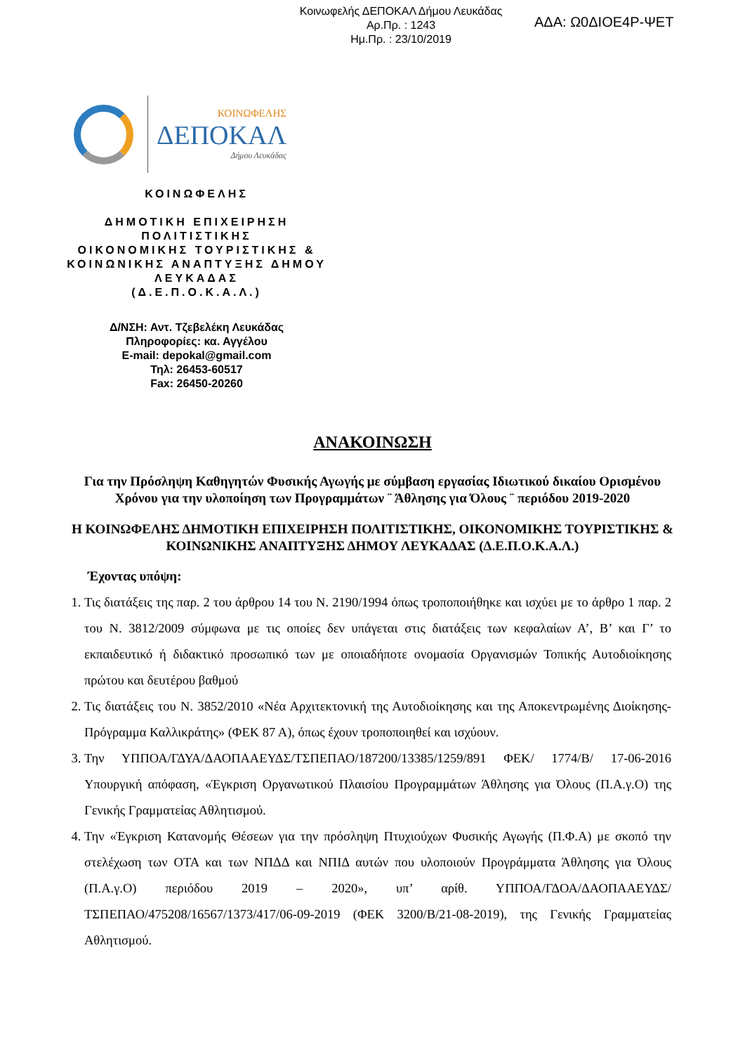Κοινωφελής ΔΕΠΟΚΑΛ Δήμου Λευκάδας
Αρ.Πρ. : 1243
Ημ.Πρ. : 23/10/2019
ΑΔΑ: Ω0ΔΙΟΕ4Ρ-ΨΕΤ
ΚΟΙΝΩΦΕΛΗΣ
ΔΕΠΟΚΑΛ
Δήμου Λευκάδας
ΚΟΙΝΩΦΕΛΗΣ
ΔΗΜΟΤΙΚΗ ΕΠΙΧΕΙΡΗΣΗ ΠΟΛΙΤΙΣΤΙΚΗΣ
ΟΙΚΟΝΟΜΙΚΗΣ ΤΟΥΡΙΣΤΙΚΗΣ & ΚΟΙΝΩΝΙΚΗΣ ΑΝΑΠΤΥΞΗΣ ΔΗΜΟΥ ΛΕΥΚΑΔΑΣ
(Δ.Ε.Π.Ο.Κ.Α.Λ.)
Δ/ΝΣΗ: Αντ. Τζεβελέκη Λευκάδας
Πληροφορίες: κα. Αγγέλου
E-mail: depokal@gmail.com
Τηλ: 26453-60517
Fax: 26450-20260
ΑΝΑΚΟΙΝΩΣΗ
Για την Πρόσληψη Καθηγητών Φυσικής Αγωγής με σύμβαση εργασίας Ιδιωτικού δικαίου Ορισμένου Χρόνου για την υλοποίηση των Προγραμμάτων ¨ Άθλησης για Όλους ¨ περιόδου 2019-2020
Η ΚΟΙΝΩΦΕΛΗΣ ΔΗΜΟΤΙΚΗ ΕΠΙΧΕΙΡΗΣΗ ΠΟΛΙΤΙΣΤΙΚΗΣ, ΟΙΚΟΝΟΜΙΚΗΣ ΤΟΥΡΙΣΤΙΚΗΣ & ΚΟΙΝΩΝΙΚΗΣ ΑΝΑΠΤΥΞΗΣ ΔΗΜΟΥ ΛΕΥΚΑΔΑΣ (Δ.Ε.Π.Ο.Κ.Α.Λ.)
Έχοντας υπόψη:
1. Τις διατάξεις της παρ. 2 του άρθρου 14 του Ν. 2190/1994 όπως τροποποιήθηκε και ισχύει με το άρθρο 1 παρ. 2 του Ν. 3812/2009 σύμφωνα με τις οποίες δεν υπάγεται στις διατάξεις των κεφαλαίων Α’, Β’ και Γ’ το εκπαιδευτικό ή διδακτικό προσωπικό των με οποιαδήποτε ονομασία Οργανισμών Τοπικής Αυτοδιοίκησης πρώτου και δευτέρου βαθμού
2. Τις διατάξεις του Ν. 3852/2010 «Νέα Αρχιτεκτονική της Αυτοδιοίκησης και της Αποκεντρωμένης Διοίκησης- Πρόγραμμα Καλλικράτης» (ΦΕΚ 87 Α), όπως έχουν τροποποιηθεί και ισχύουν.
3. Την ΥΠΠΟΑ/ΓΔΥΑ/ΔΑΟΠΑΑΕΥΔΣ/ΤΣΠΕΠΑΟ/187200/13385/1259/891 ΦΕΚ/ 1774/Β/ 17-06-2016 Υπουργική απόφαση, «Έγκριση Οργανωτικού Πλαισίου Προγραμμάτων Άθλησης για Όλους (Π.Α.γ.Ο) της Γενικής Γραμματείας Αθλητισμού.
4. Την «Έγκριση Κατανομής Θέσεων για την πρόσληψη Πτυχιούχων Φυσικής Αγωγής (Π.Φ.Α) με σκοπό την στελέχωση των ΟΤΑ και των ΝΠΔΔ και ΝΠΙΔ αυτών που υλοποιούν Προγράμματα Άθλησης για Όλους (Π.Α.γ.Ο) περιόδου 2019 – 2020», υπ’ αρίθ. ΥΠΠΟΑ/ΓΔΟΑ/ΔΑΟΠΑΑΕΥΔΣ/ΤΣΠΕΠΑΟ/475208/16567/1373/417/06-09-2019 (ΦΕΚ 3200/Β/21-08-2019), της Γενικής Γραμματείας Αθλητισμού.